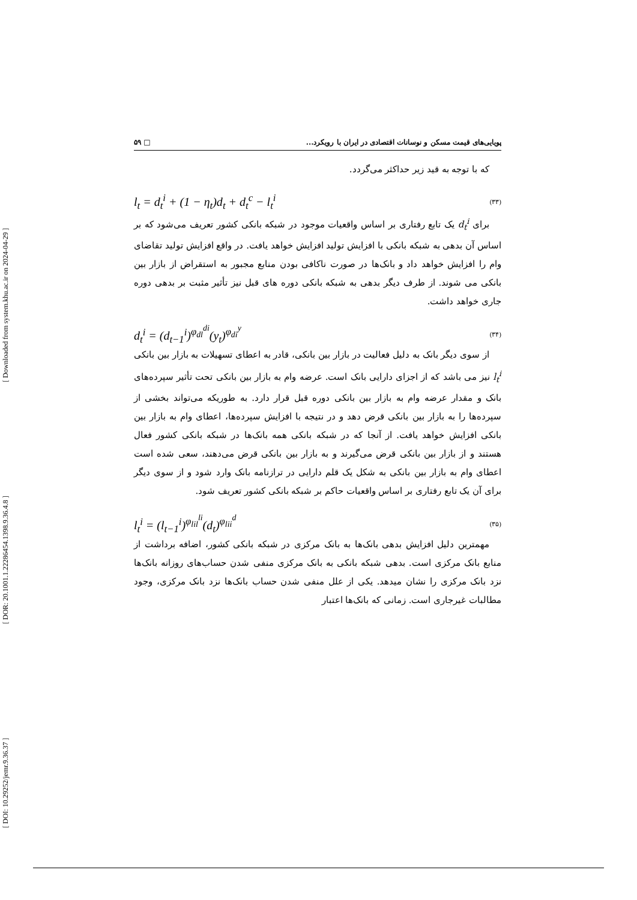[ DOI: 10.29252/jemr.9.36.37 ] [ DOR: 20.1001.1.22286454.1398.9.36.4.8 ] [ Downloaded from system.khu.ac.ir on 2024-04-29 ]
پویایی‌های قیمت مسکن و نوسانات اقتصادی در ایران با رویکرد... □ ۵۹
که با توجه به قید زیر حداکثر می‌گردد.
l<sub>t</sub> = d<sub>t</sub><sup>i</sup> + (1 − η<sub>t</sub>)d<sub>t</sub> + d<sub>t</sub><sup>c</sup> − l<sub>t</sub><sup>i</sup> (۳۳)
برای d<sub>t</sub><sup>i</sup> یک تابع رفتاری بر اساس واقعیات موجود در شبکه بانکی کشور تعریف می‌شود که بر اساس آن بدهی به شبکه بانکی با افزایش تولید افزایش خواهد یافت. در واقع افزایش تولید تقاضای وام را افزایش خواهد داد و بانک‌ها در صورت ناکافی بودن منابع مجبور به استقراض از بازار بین بانکی می شوند. از طرف دیگر بدهی به شبکه بانکی دوره های قبل نیز تأثیر مثبت بر بدهی دوره جاری خواهد داشت.
d<sub>t</sub><sup>i</sup> = (d<sub>t−1</sub><sup>i</sup>)<sup>φ<sub>dl</sub><sup>di</sup></sup>(y<sub>t</sub>)<sup>φ<sub>di</sub><sup>y</sup></sup> (۳۴)
از سوی دیگر بانک به دلیل فعالیت در بازار بین بانکی، قادر به اعطای تسهیلات به بازار بین بانکی l<sub>t</sub><sup>i</sup> نیز می باشد که از اجزای دارایی بانک است. عرضه وام به بازار بین بانکی تحت تأثیر سپرده‌های بانک و مقدار عرضه وام به بازار بین بانکی دوره قبل قرار دارد. به طوریکه می‌تواند بخشی از سپرده‌ها را به بازار بین بانکی قرض دهد و در نتیجه با افزایش سپرده‌ها، اعطای وام به بازار بین بانکی افزایش خواهد یافت. از آنجا که در شبکه بانکی همه بانک‌ها در شبکه بانکی کشور فعال هستند و از بازار بین بانکی قرض می‌گیرند و به بازار بین بانکی قرض می‌دهند، سعی شده است اعطای وام به بازار بین بانکی به شکل یک قلم دارایی در ترازنامه بانک وارد شود و از سوی دیگر برای آن یک تابع رفتاری بر اساس واقعیات حاکم بر شبکه بانکی کشور تعریف شود.
l<sub>t</sub><sup>i</sup> = (l<sub>t−1</sub><sup>i</sup>)<sup>φ<sub>lil</sub><sup>li</sup></sup>(d<sub>t</sub>)<sup>φ<sub>lii</sub><sup>d</sup></sup> (۳۵)
مهمترین دلیل افزایش بدهی بانک‌ها به بانک مرکزی در شبکه بانکی کشور، اضافه برداشت از منابع بانک مرکزی است. بدهی شبکه بانکی به بانک مرکزی منفی شدن حساب‌های روزانه بانک‌ها نزد بانک مرکزی را نشان میدهد. یکی از علل منفی شدن حساب بانک‌ها نزد بانک مرکزی، وجود مطالبات غیرجاری است. زمانی که بانک‌ها اعتبار